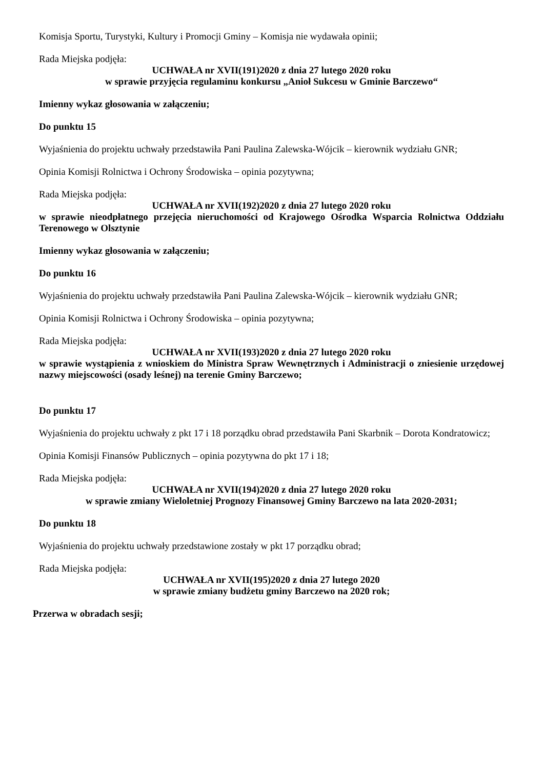Komisja Sportu, Turystyki, Kultury i Promocji Gminy – Komisja nie wydawała opinii;
Rada Miejska podjęła:
UCHWAŁA nr XVII(191)2020 z dnia 27 lutego 2020 roku
w sprawie przyjęcia regulaminu konkursu „Anioł Sukcesu w Gminie Barczewo“
Imienny wykaz głosowania w załączeniu;
Do punktu 15
Wyjaśnienia do projektu uchwały przedstawiła Pani Paulina Zalewska-Wójcik – kierownik wydziału GNR;
Opinia Komisji Rolnictwa i Ochrony Środowiska – opinia pozytywna;
Rada Miejska podjęła:
UCHWAŁA nr XVII(192)2020 z dnia 27 lutego 2020 roku
w sprawie nieodpłatnego przejęcia nieruchomości od Krajowego Ośrodka Wsparcia Rolnictwa Oddziału Terenowego w Olsztynie
Imienny wykaz głosowania w załączeniu;
Do punktu 16
Wyjaśnienia do projektu uchwały przedstawiła Pani Paulina Zalewska-Wójcik – kierownik wydziału GNR;
Opinia Komisji Rolnictwa i Ochrony Środowiska – opinia pozytywna;
Rada Miejska podjęła:
UCHWAŁA nr XVII(193)2020 z dnia 27 lutego 2020 roku
w sprawie wystąpienia z wnioskiem do Ministra Spraw Wewnętrznych i Administracji o zniesienie urzędowej nazwy miejscowości (osady leśnej) na terenie Gminy Barczewo;
Do punktu 17
Wyjaśnienia do projektu uchwały z pkt 17 i 18 porządku obrad przedstawiła Pani Skarbnik – Dorota Kondratowicz;
Opinia Komisji Finansów Publicznych – opinia pozytywna do pkt 17 i 18;
Rada Miejska podjęła:
UCHWAŁA nr XVII(194)2020 z dnia 27 lutego 2020 roku
w sprawie zmiany Wieloletniej Prognozy Finansowej Gminy Barczewo na lata 2020-2031;
Do punktu 18
Wyjaśnienia do projektu uchwały przedstawione zostały w pkt 17 porządku obrad;
Rada Miejska podjęła:
UCHWAŁA nr XVII(195)2020 z dnia 27 lutego 2020
w sprawie zmiany budżetu gminy Barczewo na 2020 rok;
Przerwa w obradach sesji;